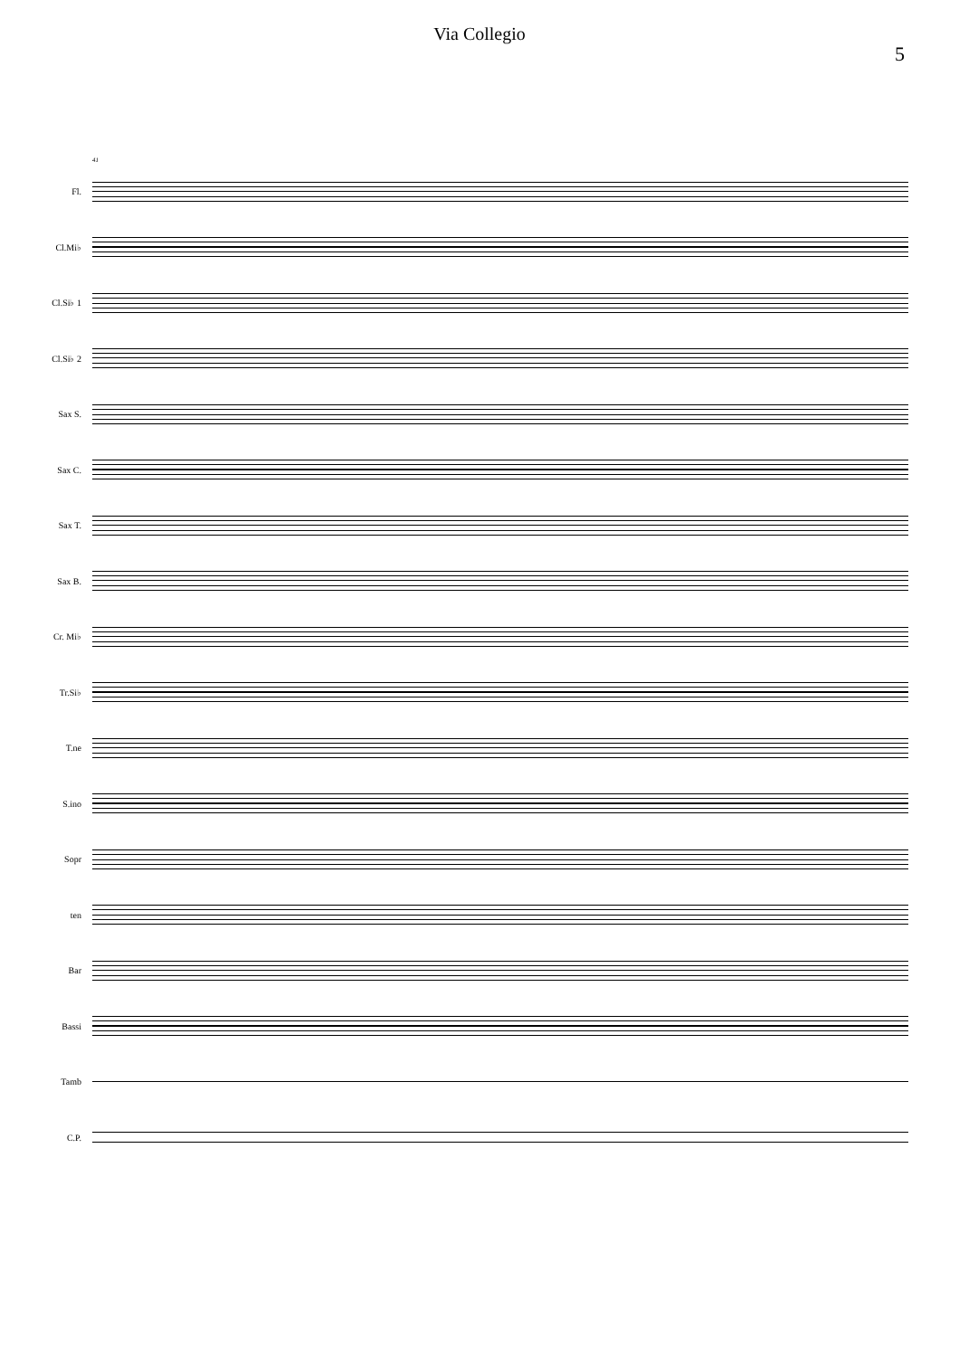Via Collegio
5
41
Fl.
Cl.Mi♭
Cl.Si♭ 1
Cl.Si♭ 2
Sax S.
Sax C.
Sax T.
Sax B.
Cr. Mi♭
Tr.Si♭
T.ne
S.ino
Sopr
ten
Bar
Bassi
Tamb
C.P.